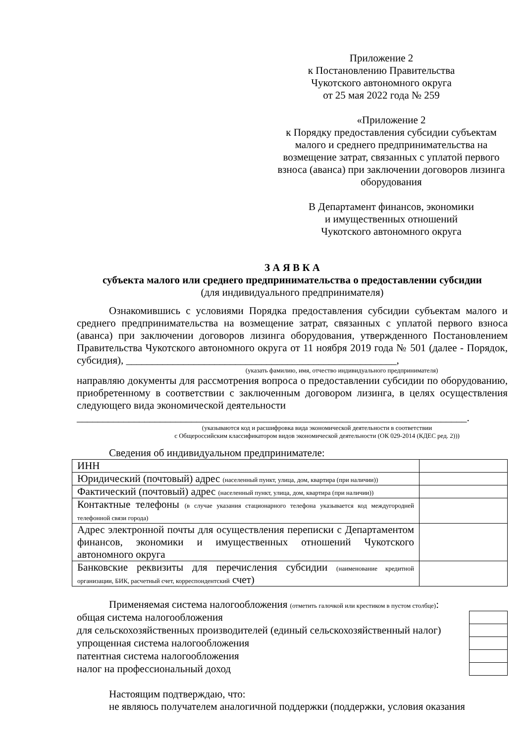Приложение 2
к Постановлению Правительства
Чукотского автономного округа
от 25 мая 2022 года № 259
«Приложение 2
к Порядку предоставления субсидии субъектам малого и среднего предпринимательства на возмещение затрат, связанных с уплатой первого взноса (аванса) при заключении договоров лизинга оборудования
В Департамент финансов, экономики
и имущественных отношений
Чукотского автономного округа
З А Я В К А
субъекта малого или среднего предпринимательства о предоставлении субсидии
(для индивидуального предпринимателя)
Ознакомившись с условиями Порядка предоставления субсидии субъектам малого и среднего предпринимательства на возмещение затрат, связанных с уплатой первого взноса (аванса) при заключении договоров лизинга оборудования, утвержденного Постановлением Правительства Чукотского автономного округа от 11 ноября 2019 года № 501 (далее - Порядок, субсидия), ____________________________________________________,
(указать фамилию, имя, отчество индивидуального предпринимателя)
направляю документы для рассмотрения вопроса о предоставлении субсидии по оборудованию, приобретенному в соответствии с заключенным договором лизинга, в целях осуществления следующего вида экономической деятельности
___________________________________________________________________________.
(указываются код и расшифровка вида экономической деятельности в соответствии
с Общероссийским классификатором видов экономической деятельности (ОК 029-2014 (КДЕС ред. 2)))
Сведения об индивидуальном предпринимателе:
| ИНН | |
| Юридический (почтовый) адрес (населенный пункт, улица, дом, квартира (при наличии)) | |
| Фактический (почтовый) адрес (населенный пункт, улица, дом, квартира (при наличии)) | |
| Контактные телефоны (в случае указания стационарного телефона указывается код междугородней телефонной связи города) | |
| Адрес электронной почты для осуществления переписки с Департаментом финансов, экономики и имущественных отношений Чукотского автономного округа | |
| Банковские реквизиты для перечисления субсидии (наименование кредитной организации, БИК, расчетный счет, корреспондентский счет) | |
Применяемая система налогообложения (отметить галочкой или крестиком в пустом столбце):
| общая система налогообложения | |
| для сельскохозяйственных производителей (единый сельскохозяйственный налог) | |
| упрощенная система налогообложения | |
| патентная система налогообложения | |
| налог на профессиональный доход | |
Настоящим подтверждаю, что:
не являюсь получателем аналогичной поддержки (поддержки, условия оказания